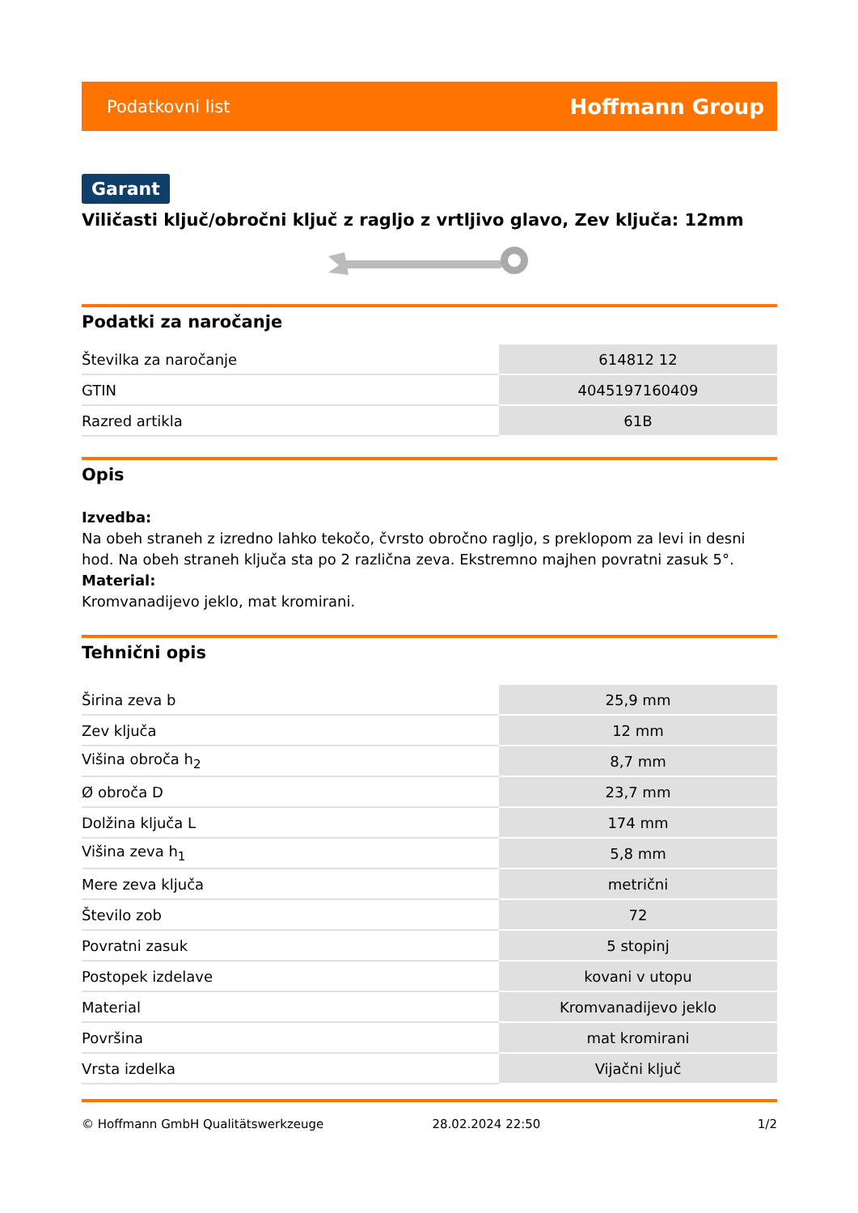Podatkovni list Hoffmann Group
Garant
Viličasti ključ/obročni ključ z ragljo z vrtljivo glavo, Zev ključa: 12mm
Podatki za naročanje
| Številka za naročanje | 614812 12 |
| GTIN | 4045197160409 |
| Razred artikla | 61B |
Opis
Izvedba:
Na obeh straneh z izredno lahko tekočo, čvrsto obročno ragljo, s preklopom za levi in desni hod. Na obeh straneh ključa sta po 2 različna zeva. Ekstremno majhen povratni zasuk 5°.
Material:
Kromvanadijevo jeklo, mat kromirani.
Tehnični opis
| Širina zeva b | 25,9 mm |
| Zev ključa | 12 mm |
| Višina obroča h<sub>2</sub> | 8,7 mm |
| Ø obroča D | 23,7 mm |
| Dolžina ključa L | 174 mm |
| Višina zeva h<sub>1</sub> | 5,8 mm |
| Mere zeva ključa | metrični |
| Število zob | 72 |
| Povratni zasuk | 5 stopinj |
| Postopek izdelave | kovani v utopu |
| Material | Kromvanadijevo jeklo |
| Površina | mat kromirani |
| Vrsta izdelka | Vijačni ključ |
© Hoffmann GmbH Qualitätswerkzeuge 28.02.2024 22:50 1/2